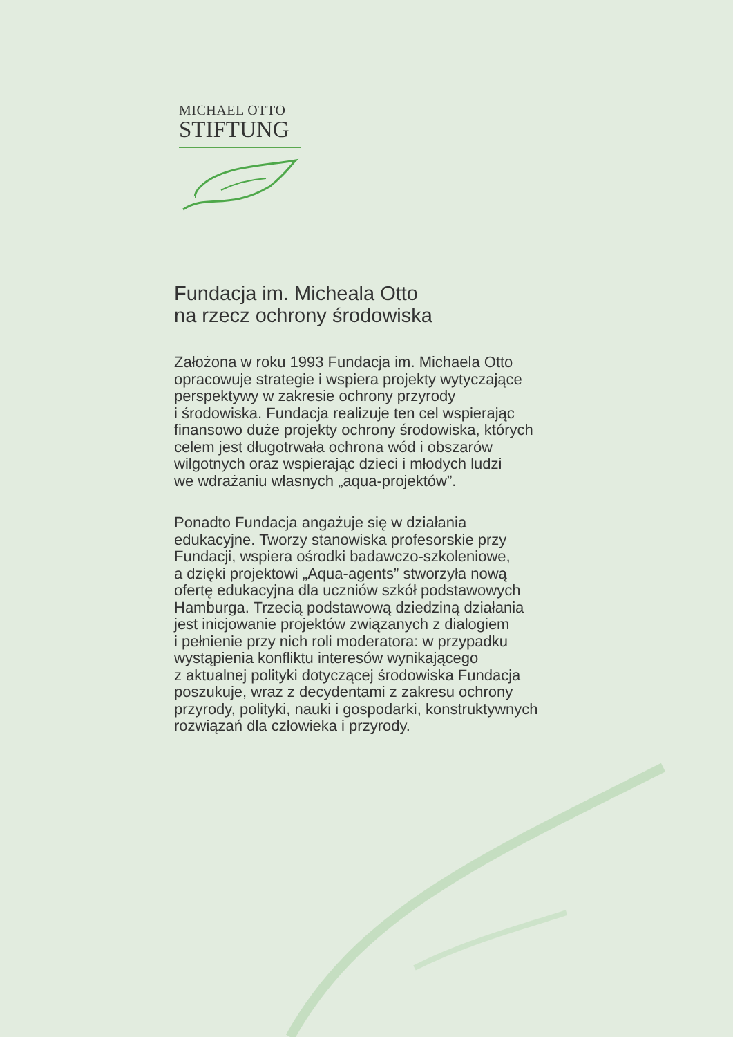MICHAEL OTTO
STIFTUNG
Fundacja im. Micheala Otto
na rzecz ochrony środowiska
Założona w roku 1993 Fundacja im. Michaela Otto
opracowuje strategie i wspiera projekty wytyczające
perspektywy w zakresie ochrony przyrody
i środowiska. Fundacja realizuje ten cel wspierając
finansowo duże projekty ochrony środowiska, których
celem jest długotrwała ochrona wód i obszarów
wilgotnych oraz wspierając dzieci i młodych ludzi
we wdrażaniu własnych „aqua-projektów”.
Ponadto Fundacja angażuje się w działania
edukacyjne. Tworzy stanowiska profesorskie przy
Fundacji, wspiera ośrodki badawczo-szkoleniowe,
a dzięki projektowi „Aqua-agents” stworzyła nową
ofertę edukacyjna dla uczniów szkół podstawowych
Hamburga. Trzecią podstawową dziedziną działania
jest inicjowanie projektów związanych z dialogiem
i pełnienie przy nich roli moderatora: w przypadku
wystąpienia konfliktu interesów wynikającego
z aktualnej polityki dotyczącej środowiska Fundacja
poszukuje, wraz z decydentami z zakresu ochrony
przyrody, polityki, nauki i gospodarki, konstruktywnych
rozwiązań dla człowieka i przyrody.